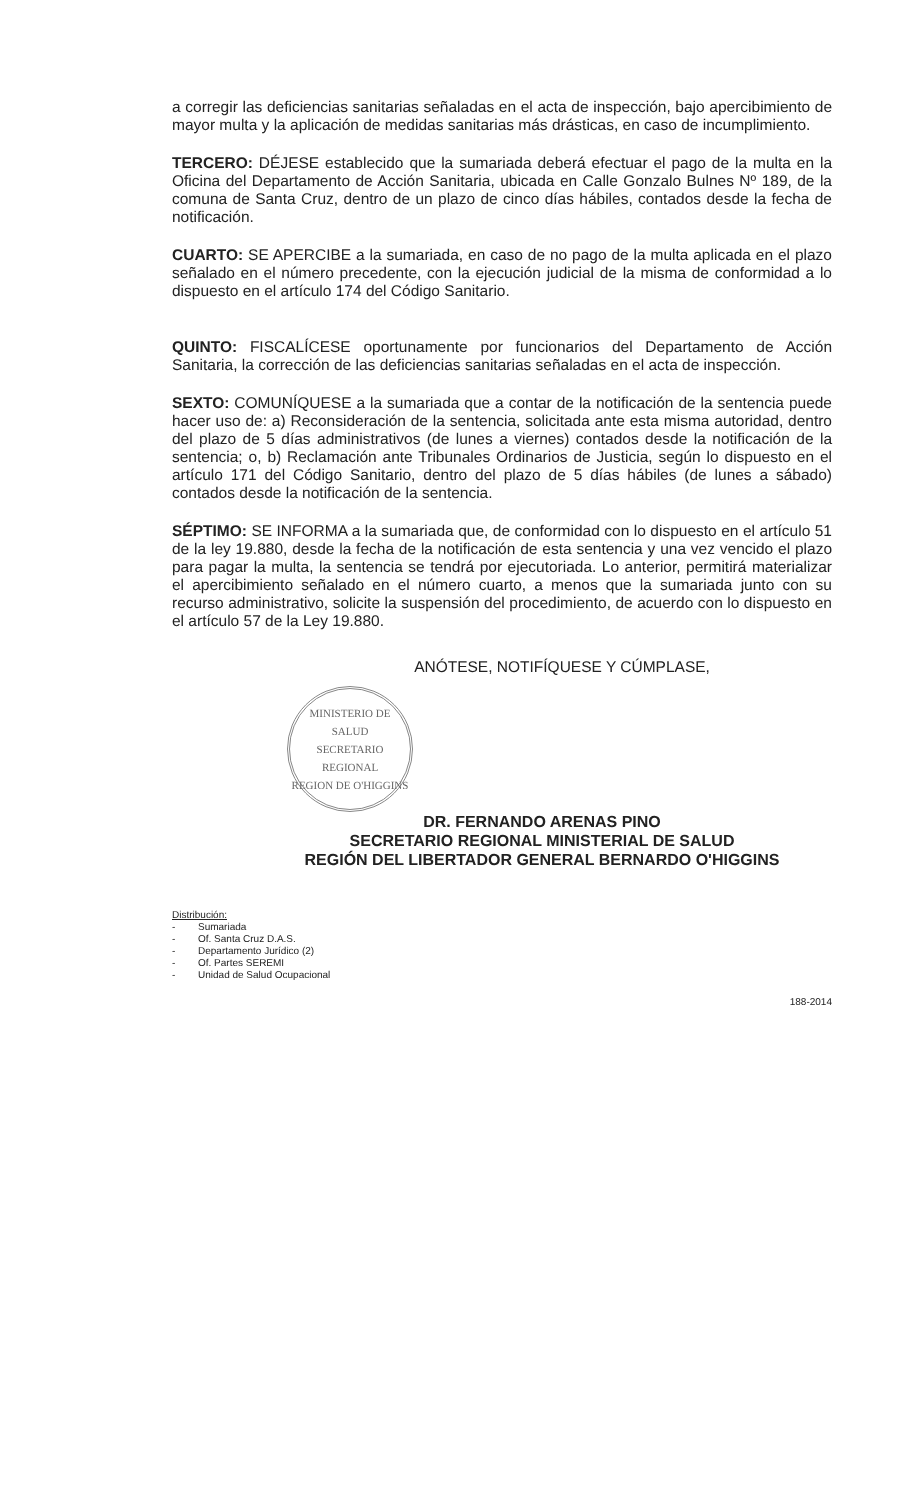a corregir las deficiencias sanitarias señaladas en el acta de inspección, bajo apercibimiento de mayor multa y la aplicación de medidas sanitarias más drásticas, en caso de incumplimiento.
TERCERO: DÉJESE establecido que la sumariada deberá efectuar el pago de la multa en la Oficina del Departamento de Acción Sanitaria, ubicada en Calle Gonzalo Bulnes Nº 189, de la comuna de Santa Cruz, dentro de un plazo de cinco días hábiles, contados desde la fecha de notificación.
CUARTO: SE APERCIBE a la sumariada, en caso de no pago de la multa aplicada en el plazo señalado en el número precedente, con la ejecución judicial de la misma de conformidad a lo dispuesto en el artículo 174 del Código Sanitario.
QUINTO: FISCALÍCESE oportunamente por funcionarios del Departamento de Acción Sanitaria, la corrección de las deficiencias sanitarias señaladas en el acta de inspección.
SEXTO: COMUNÍQUESE a la sumariada que a contar de la notificación de la sentencia puede hacer uso de: a) Reconsideración de la sentencia, solicitada ante esta misma autoridad, dentro del plazo de 5 días administrativos (de lunes a viernes) contados desde la notificación de la sentencia; o, b) Reclamación ante Tribunales Ordinarios de Justicia, según lo dispuesto en el artículo 171 del Código Sanitario, dentro del plazo de 5 días hábiles (de lunes a sábado) contados desde la notificación de la sentencia.
SÉPTIMO: SE INFORMA a la sumariada que, de conformidad con lo dispuesto en el artículo 51 de la ley 19.880, desde la fecha de la notificación de esta sentencia y una vez vencido el plazo para pagar la multa, la sentencia se tendrá por ejecutoriada. Lo anterior, permitirá materializar el apercibimiento señalado en el número cuarto, a menos que la sumariada junto con su recurso administrativo, solicite la suspensión del procedimiento, de acuerdo con lo dispuesto en el artículo 57 de la Ley 19.880.
ANÓTESE, NOTIFÍQUESE Y CÚMPLASE,
MINISTERIO DE SALUD
SECRETARIO
REGIONAL
REGION DE O'HIGGINS
DR. FERNANDO ARENAS PINO
SECRETARIO REGIONAL MINISTERIAL DE SALUD
REGIÓN DEL LIBERTADOR GENERAL BERNARDO O'HIGGINS
Distribución:
- Sumariada
- Of. Santa Cruz D.A.S.
- Departamento Jurídico (2)
- Of. Partes SEREMI
- Unidad de Salud Ocupacional
188-2014